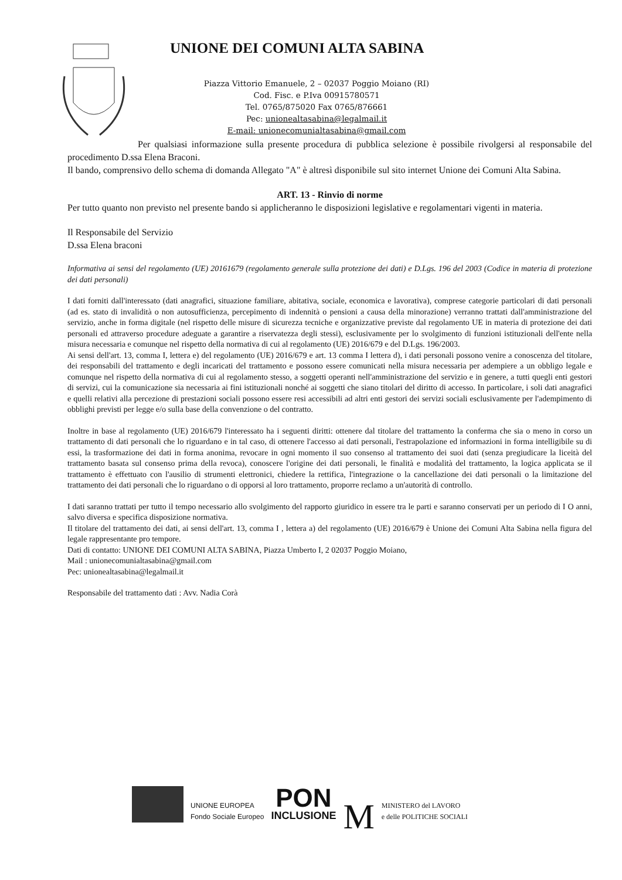UNIONE DEI COMUNI ALTA SABINA
Piazza Vittorio Emanuele, 2 – 02037 Poggio Moiano (RI)
Cod. Fisc. e P.Iva 00915780571
Tel. 0765/875020 Fax 0765/876661
Pec: unionealtasabina@legalmail.it
E-mail: unionecomunialtasabina@gmail.com
Per qualsiasi informazione sulla presente procedura di pubblica selezione è possibile rivolgersi al responsabile del procedimento D.ssa Elena Braconi.
Il bando, comprensivo dello schema di domanda Allegato "A" è altresì disponibile sul sito internet Unione dei Comuni Alta Sabina.
ART. 13 - Rinvio di norme
Per tutto quanto non previsto nel presente bando si applicheranno le disposizioni legislative e regolamentari vigenti in materia.
Il Responsabile del Servizio
D.ssa Elena braconi
Informativa ai sensi del regolamento (UE) 20161679 (regolamento generale sulla protezione dei dati) e D.Lgs. 196 del 2003 (Codice in materia di protezione dei dati personali)
I dati forniti dall'interessato (dati anagrafici, situazione familiare, abitativa, sociale, economica e lavorativa), comprese categorie particolari di dati personali (ad es. stato di invalidità o non autosufficienza, percepimento di indennità o pensioni a causa della minorazione) verranno trattati dall'amministrazione del servizio, anche in forma digitale (nel rispetto delle misure di sicurezza tecniche e organizzative previste dal regolamento UE in materia di protezione dei dati personali ed attraverso procedure adeguate a garantire a riservatezza degli stessi), esclusivamente per lo svolgimento di funzioni istituzionali dell'ente nella misura necessaria e comunque nel rispetto della normativa di cui al regolamento (UE) 2016/679 e del D.Lgs. 196/2003.
Ai sensi dell'art. 13, comma I, lettera e) del regolamento (UE) 2016/679 e art. 13 comma I lettera d), i dati personali possono venire a conoscenza del titolare, dei responsabili del trattamento e degli incaricati del trattamento e possono essere comunicati nella misura necessaria per adempiere a un obbligo legale e comunque nel rispetto della normativa di cui al regolamento stesso, a soggetti operanti nell'amministrazione del servizio e in genere, a tutti quegli enti gestori di servizi, cui la comunicazione sia necessaria ai fini istituzionali nonché ai soggetti che siano titolari del diritto di accesso. In particolare, i soli dati anagrafici e quelli relativi alla percezione di prestazioni sociali possono essere resi accessibili ad altri enti gestori dei servizi sociali esclusivamente per l'adempimento di obblighi previsti per legge e/o sulla base della convenzione o del contratto.
Inoltre in base al regolamento (UE) 2016/679 l'interessato ha i seguenti diritti: ottenere dal titolare del trattamento la conferma che sia o meno in corso un trattamento di dati personali che lo riguardano e in tal caso, di ottenere l'accesso ai dati personali, l'estrapolazione ed informazioni in forma intelligibile su di essi, la trasformazione dei dati in forma anonima, revocare in ogni momento il suo consenso al trattamento dei suoi dati (senza pregiudicare la liceità del trattamento basata sul consenso prima della revoca), conoscere l'origine dei dati personali, le finalità e modalità del trattamento, la logica applicata se il trattamento è effettuato con l'ausilio di strumenti elettronici, chiedere la rettifica, l'integrazione o la cancellazione dei dati personali o la limitazione del trattamento dei dati personali che lo riguardano o di opporsi al loro trattamento, proporre reclamo a un'autorità di controllo.
I dati saranno trattati per tutto il tempo necessario allo svolgimento del rapporto giuridico in essere tra le parti e saranno conservati per un periodo di I O anni, salvo diversa e specifica disposizione normativa.
Il titolare del trattamento dei dati, ai sensi dell'art. 13, comma I , lettera a) del regolamento (UE) 2016/679 è Unione dei Comuni Alta Sabina nella figura del legale rappresentante pro tempore.
Dati di contatto: UNIONE DEI COMUNI ALTA SABINA, Piazza Umberto I, 2 02037 Poggio Moiano,
Mail : unionecomunialtasabina@gmail.com
Pec: unionealtasabina@legalmail.it
Responsabile del trattamento dati : Avv. Nadia Corà
UNIONE EUROPEA
Fondo Sociale Europeo
PON
INCLUSIONE
M
MINISTERO del LAVORO
e delle POLITICHE SOCIALI